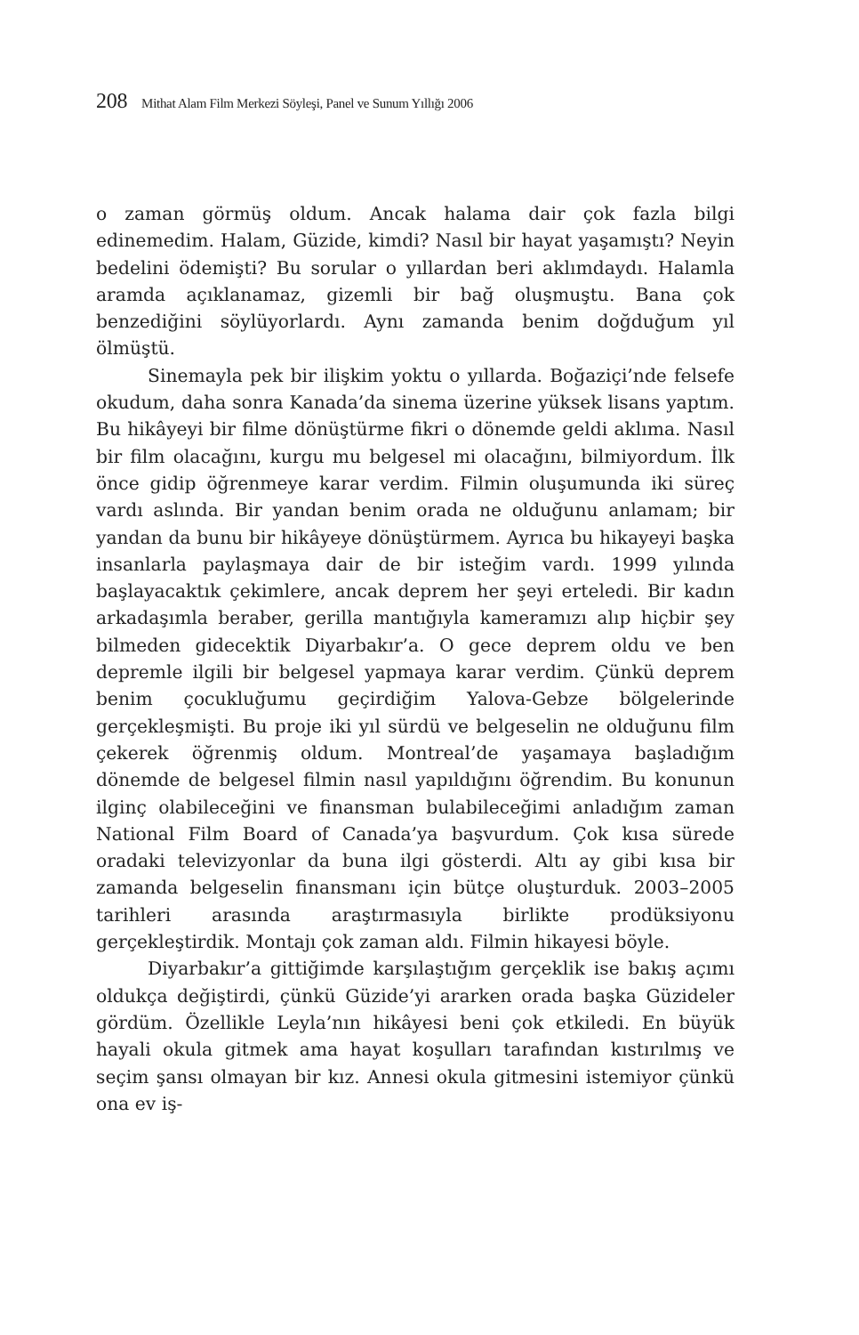208 Mithat Alam Film Merkezi Söyleşi, Panel ve Sunum Yıllığı 2006
o zaman görmüş oldum. Ancak halama dair çok fazla bilgi edinemedim. Halam, Güzide, kimdi? Nasıl bir hayat yaşamıştı? Neyin bedelini ödemişti? Bu sorular o yıllardan beri aklımdaydı. Halamla aramda açıklanamaz, gizemli bir bağ oluşmuştu. Bana çok benzediğini söylüyorlardı. Aynı zamanda benim doğduğum yıl ölmüştü.
Sinemayla pek bir ilişkim yoktu o yıllarda. Boğaziçi’nde felsefe okudum, daha sonra Kanada’da sinema üzerine yüksek lisans yaptım. Bu hikâyeyi bir filme dönüştürme fikri o dönemde geldi aklıma. Nasıl bir film olacağını, kurgu mu belgesel mi olacağını, bilmiyordum. İlk önce gidip öğrenmeye karar verdim. Filmin oluşumunda iki süreç vardı aslında. Bir yandan benim orada ne olduğunu anlamam; bir yandan da bunu bir hikâyeye dönüştürmem. Ayrıca bu hikayeyi başka insanlarla paylaşmaya dair de bir isteğim vardı. 1999 yılında başlayacaktık çekimlere, ancak deprem her şeyi erteledi. Bir kadın arkadaşımla beraber, gerilla mantığıyla kameramızı alıp hiçbir şey bilmeden gidecektik Diyarbakır’a. O gece deprem oldu ve ben depremle ilgili bir belgesel yapmaya karar verdim. Çünkü deprem benim çocukluğumu geçirdiğim Yalova-Gebze bölgelerinde gerçekleşmişti. Bu proje iki yıl sürdü ve belgeselin ne olduğunu film çekerek öğrenmiş oldum. Montreal’de yaşamaya başladığım dönemde de belgesel filmin nasıl yapıldığını öğrendim. Bu konunun ilginç olabileceğini ve finansman bulabileceğimi anladığım zaman National Film Board of Canada’ya başvurdum. Çok kısa sürede oradaki televizyonlar da buna ilgi gösterdi. Altı ay gibi kısa bir zamanda belgeselin finansmanı için bütçe oluşturduk. 2003–2005 tarihleri arasında araştırmasıyla birlikte prodüksiyonu gerçekleştirdik. Montajı çok zaman aldı. Filmin hikayesi böyle.
Diyarbakır’a gittiğimde karşılaştığım gerçeklik ise bakış açımı oldukça değiştirdi, çünkü Güzide’yi ararken orada başka Güzideler gördüm. Özellikle Leyla’nın hikâyesi beni çok etkiledi. En büyük hayali okula gitmek ama hayat koşulları tarafından kıstırılmış ve seçim şansı olmayan bir kız. Annesi okula gitmesini istemiyor çünkü ona ev iş-